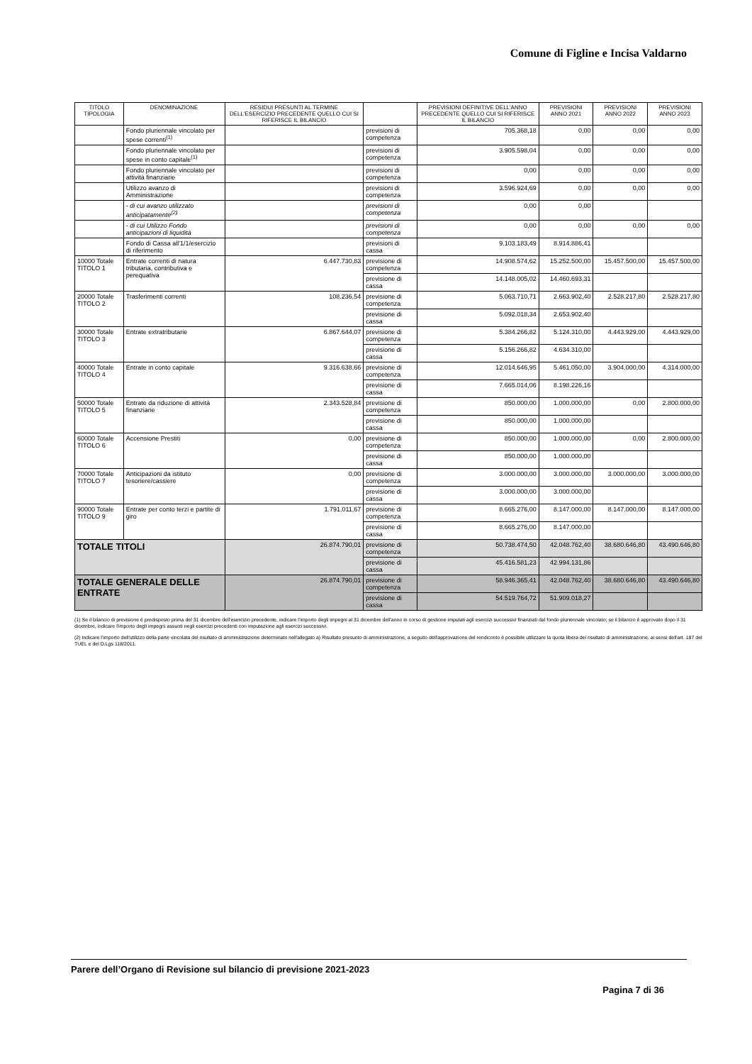Comune di Figline e Incisa Valdarno
| TITOLO TIPOLOGIA | DENOMINAZIONE | RESIDUI PRESUNTI AL TERMINE DELL'ESERCIZIO PRECEDENTE QUELLO CUI SI RIFERISCE IL BILANCIO | | PREVISIONI DEFINITIVE DELL'ANNO PRECEDENTE QUELLO CUI SI RIFERISCE IL BILANCIO | PREVISIONI ANNO 2021 | PREVISIONI ANNO 2022 | PREVISIONI ANNO 2023 |
| --- | --- | --- | --- | --- | --- | --- | --- |
| | Fondo pluriennale vincolato per spese correnti<sup>(1)</sup> | | previsioni di competenza | 705.368,18 | 0,00 | 0,00 | 0,00 |
| | Fondo pluriennale vincolato per spese in conto capitale<sup>(1)</sup> | | previsioni di competenza | 3.905.598,04 | 0,00 | 0,00 | 0,00 |
| | Fondo pluriennale vincolato per attività finanziarie | | previsioni di competenza | 0,00 | 0,00 | 0,00 | 0,00 |
| | Utilizzo avanzo di Amministrazione | | previsioni di competenza | 3.596.924,69 | 0,00 | 0,00 | 0,00 |
| | - di cui avanzo utilizzato anticipatamente<sup>(2)</sup> | | previsioni di competenza | 0,00 | 0,00 | | |
| | - di cui Utilizzo Fondo anticipazioni di liquidità | | previsioni di competenza | 0,00 | 0,00 | 0,00 | 0,00 |
| | Fondo di Cassa all'1/1/esercizio di riferimento | | previsioni di cassa | 9.103.183,49 | 8.914.886,41 | | |
| 10000 Totale TITOLO 1 | Entrate correnti di natura tributaria, contributiva e perequativa | 6.447.730,83 | previsione di competenza | 14.908.574,62 | 15.252.500,00 | 15.457.500,00 | 15.457.500,00 |
| | | | previsione di cassa | 14.148.005,02 | 14.460.693,31 | | |
| 20000 Totale TITOLO 2 | Trasferimenti correnti | 108.236,54 | previsione di competenza | 5.063.710,71 | 2.663.902,40 | 2.528.217,80 | 2.528.217,80 |
| | | | previsione di cassa | 5.092.018,34 | 2.653.902,40 | | |
| 30000 Totale TITOLO 3 | Entrate extratributarie | 6.867.644,07 | previsione di competenza | 5.384.266,82 | 5.124.310,00 | 4.443.929,00 | 4.443.929,00 |
| | | | previsione di cassa | 5.156.266,82 | 4.634.310,00 | | |
| 40000 Totale TITOLO 4 | Entrate in conto capitale | 9.316.638,66 | previsione di competenza | 12.014.646,95 | 5.461.050,00 | 3.904.000,00 | 4.314.000,00 |
| | | | previsione di cassa | 7.665.014,06 | 8.198.226,16 | | |
| 50000 Totale TITOLO 5 | Entrate da riduzione di attività finanziarie | 2.343.528,84 | previsione di competenza | 850.000,00 | 1.000.000,00 | 0,00 | 2.800.000,00 |
| | | | previsione di cassa | 850.000,00 | 1.000.000,00 | | |
| 60000 Totale TITOLO 6 | Accensione Prestiti | 0,00 | previsione di competenza | 850.000,00 | 1.000.000,00 | 0,00 | 2.800.000,00 |
| | | | previsione di cassa | 850.000,00 | 1.000.000,00 | | |
| 70000 Totale TITOLO 7 | Anticipazioni da istituto tesoriere/cassiere | 0,00 | previsione di competenza | 3.000.000,00 | 3.000.000,00 | 3.000.000,00 | 3.000.000,00 |
| | | | previsione di cassa | 3.000.000,00 | 3.000.000,00 | | |
| 90000 Totale TITOLO 9 | Entrate per conto terzi e partite di giro | 1.791.011,67 | previsione di competenza | 8.665.276,00 | 8.147.000,00 | 8.147.000,00 | 8.147.000,00 |
| | | | previsione di cassa | 8.665.276,00 | 8.147.000,00 | | |
| TOTALE TITOLI | | 26.874.790,01 | previsione di competenza | 50.738.474,50 | 42.048.762,40 | 38.680.646,80 | 43.490.646,80 |
| | | | previsione di cassa | 45.416.581,23 | 42.994.131,86 | | |
| TOTALE GENERALE DELLE ENTRATE | | 26.874.790,01 | previsione di competenza | 58.946.365,41 | 42.048.762,40 | 38.680.646,80 | 43.490.646,80 |
| | | | previsione di cassa | 54.519.764,72 | 51.909.018,27 | | |
(1) Se il bilancio di previsione è predisposto prima del 31 dicembre dell'esercizio precedente, indicare l'importo degli impegni al 31 dicembre dell'anno in corso di gestione imputati agli esercizi successivi finanziati dal fondo pluriennale vincolato; se il bilancio è approvato dopo il 31 dicembre, indicare l'importo degli impegni assunti negli esercizi precedenti con imputazione agli esercizi successivi.
(2) Indicare l'importo dell'utilizzo della parte vincolata del risultato di amministrazione determinato nell'allegato a) Risultato presunto di amministrazione, a seguito dell'approvazione del rendiconto è possibile utilizzare la quota libera del risultato di amministrazione, ai sensi dell'art. 187 del TUEL e del D.Lgs 118/2011.
Parere dell’Organo di Revisione sul bilancio di previsione 2021-2023
Pagina 7 di 36